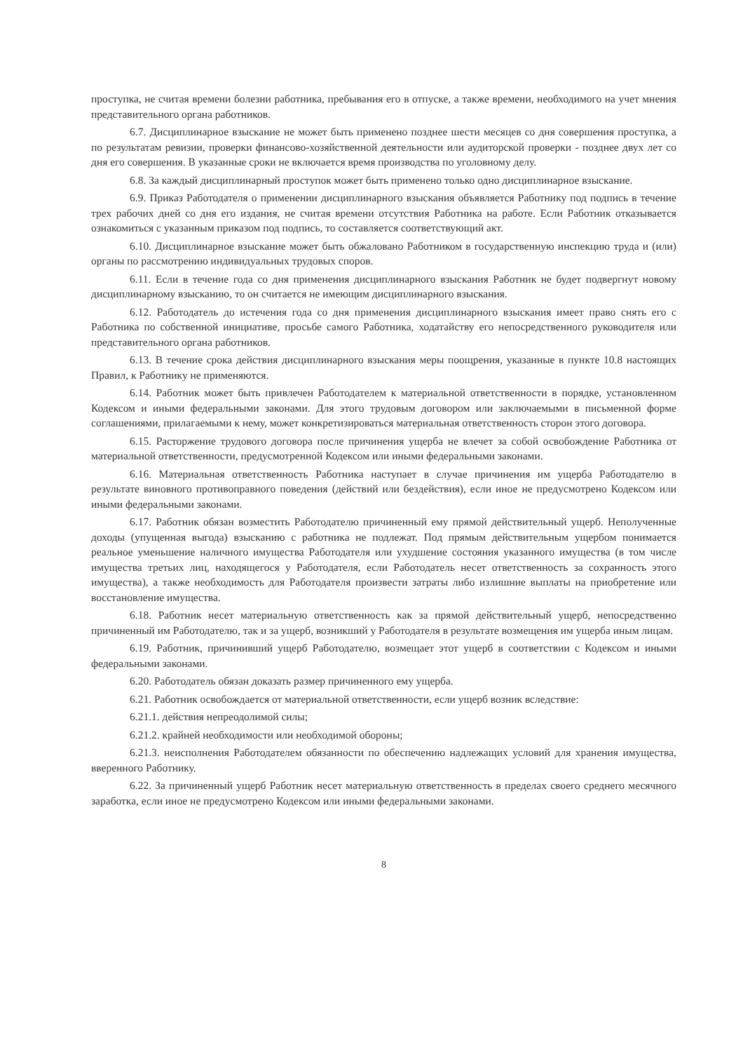проступка, не считая времени болезни работника, пребывания его в отпуске, а также времени, необходимого на учет мнения представительного органа работников.
6.7. Дисциплинарное взыскание не может быть применено позднее шести месяцев со дня совершения проступка, а по результатам ревизии, проверки финансово-хозяйственной деятельности или аудиторской проверки - позднее двух лет со дня его совершения. В указанные сроки не включается время производства по уголовному делу.
6.8. За каждый дисциплинарный проступок может быть применено только одно дисциплинарное взыскание.
6.9. Приказ Работодателя о применении дисциплинарного взыскания объявляется Работнику под подпись в течение трех рабочих дней со дня его издания, не считая времени отсутствия Работника на работе. Если Работник отказывается ознакомиться с указанным приказом под подпись, то составляется соответствующий акт.
6.10. Дисциплинарное взыскание может быть обжаловано Работником в государственную инспекцию труда и (или) органы по рассмотрению индивидуальных трудовых споров.
6.11. Если в течение года со дня применения дисциплинарного взыскания Работник не будет подвергнут новому дисциплинарному взысканию, то он считается не имеющим дисциплинарного взыскания.
6.12. Работодатель до истечения года со дня применения дисциплинарного взыскания имеет право снять его с Работника по собственной инициативе, просьбе самого Работника, ходатайству его непосредственного руководителя или представительного органа работников.
6.13. В течение срока действия дисциплинарного взыскания меры поощрения, указанные в пункте 10.8 настоящих Правил, к Работнику не применяются.
6.14. Работник может быть привлечен Работодателем к материальной ответственности в порядке, установленном Кодексом и иными федеральными законами. Для этого трудовым договором или заключаемыми в письменной форме соглашениями, прилагаемыми к нему, может конкретизироваться материальная ответственность сторон этого договора.
6.15. Расторжение трудового договора после причинения ущерба не влечет за собой освобождение Работника от материальной ответственности, предусмотренной Кодексом или иными федеральными законами.
6.16. Материальная ответственность Работника наступает в случае причинения им ущерба Работодателю в результате виновного противоправного поведения (действий или бездействия), если иное не предусмотрено Кодексом или иными федеральными законами.
6.17. Работник обязан возместить Работодателю причиненный ему прямой действительный ущерб. Неполученные доходы (упущенная выгода) взысканию с работника не подлежат. Под прямым действительным ущербом понимается реальное уменьшение наличного имущества Работодателя или ухудшение состояния указанного имущества (в том числе имущества третьих лиц, находящегося у Работодателя, если Работодатель несет ответственность за сохранность этого имущества), а также необходимость для Работодателя произвести затраты либо излишние выплаты на приобретение или восстановление имущества.
6.18. Работник несет материальную ответственность как за прямой действительный ущерб, непосредственно причиненный им Работодателю, так и за ущерб, возникший у Работодателя в результате возмещения им ущерба иным лицам.
6.19. Работник, причинивший ущерб Работодателю, возмещает этот ущерб в соответствии с Кодексом и иными федеральными законами.
6.20. Работодатель обязан доказать размер причиненного ему ущерба.
6.21. Работник освобождается от материальной ответственности, если ущерб возник вследствие:
6.21.1. действия непреодолимой силы;
6.21.2. крайней необходимости или необходимой обороны;
6.21.3. неисполнения Работодателем обязанности по обеспечению надлежащих условий для хранения имущества, вверенного Работнику.
6.22. За причиненный ущерб Работник несет материальную ответственность в пределах своего среднего месячного заработка, если иное не предусмотрено Кодексом или иными федеральными законами.
8